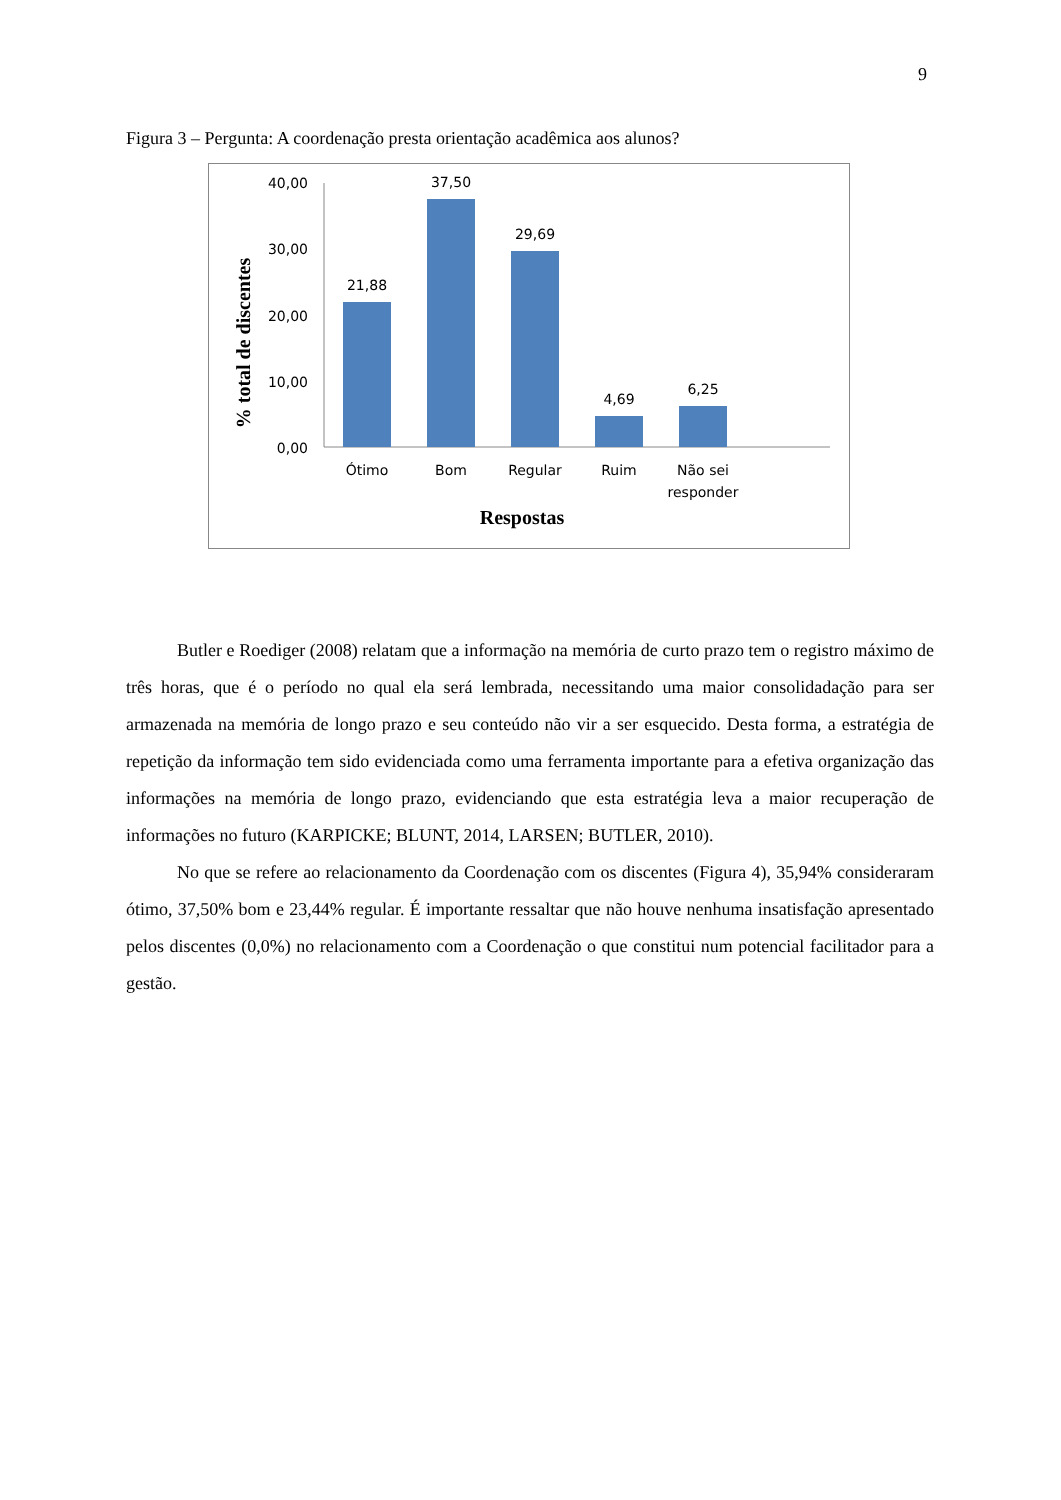9
Figura 3 – Pergunta: A coordenação presta orientação acadêmica aos alunos?
40,00
30,00
20,00
10,00
0,00
21,88
37,50
29,69
4,69
6,25
Ótimo
Bom
Regular
Ruim
Não sei
responder
Respostas
% total de discentes
Butler e Roediger (2008) relatam que a informação na memória de curto prazo tem o registro máximo de três horas, que é o período no qual ela será lembrada, necessitando uma maior consolidadação para ser armazenada na memória de longo prazo e seu conteúdo não vir a ser esquecido. Desta forma, a estratégia de repetição da informação tem sido evidenciada como uma ferramenta importante para a efetiva organização das informações na memória de longo prazo, evidenciando que esta estratégia leva a maior recuperação de informações no futuro (KARPICKE; BLUNT, 2014, LARSEN; BUTLER, 2010).
No que se refere ao relacionamento da Coordenação com os discentes (Figura 4), 35,94% consideraram ótimo, 37,50% bom e 23,44% regular. É importante ressaltar que não houve nenhuma insatisfação apresentado pelos discentes (0,0%) no relacionamento com a Coordenação o que constitui num potencial facilitador para a gestão.